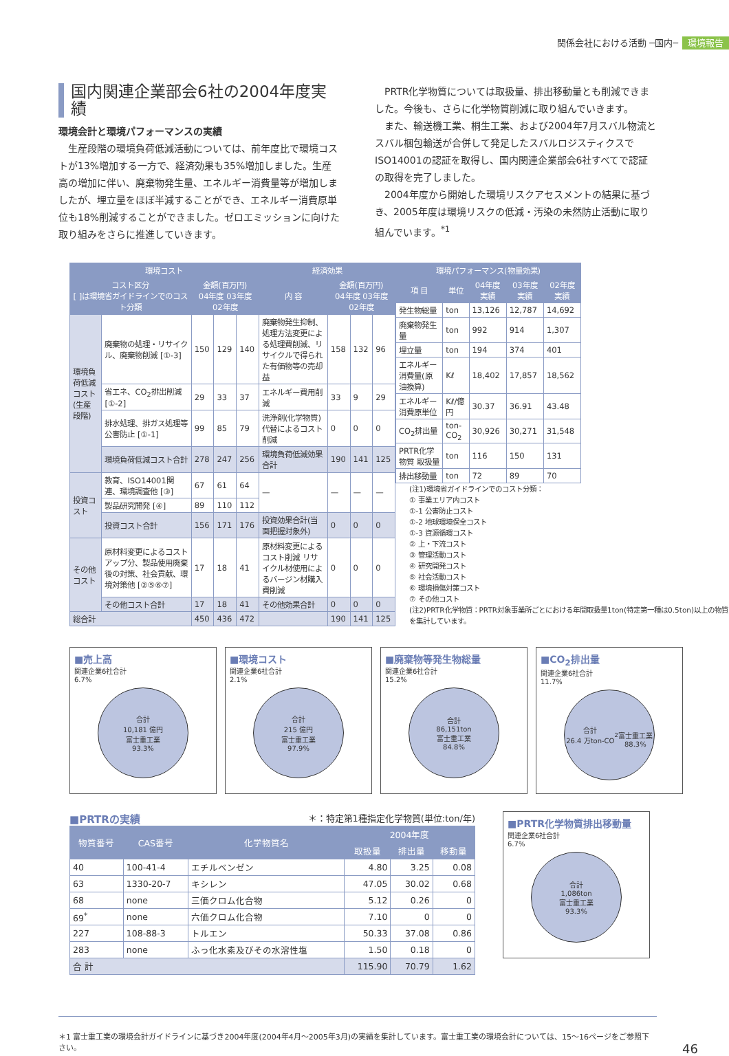関係会社における活動 ─国内─ 環境報告
国内関連企業部会6社の2004年度実績
環境会計と環境パフォーマンスの実績
　生産段階の環境負荷低減活動については、前年度比で環境コストが13%増加する一方で、経済効果も35%増加しました。生産高の増加に伴い、廃棄物発生量、エネルギー消費量等が増加しましたが、埋立量をほぼ半減することができ、エネルギー消費原単位も18%削減することができました。ゼロエミッションに向けた取り組みをさらに推進していきます。
　PRTR化学物質については取扱量、排出移動量とも削減できました。今後も、さらに化学物質削減に取り組んでいきます。
　また、輸送機工業、桐生工業、および2004年7月スバル物流とスバル梱包輸送が合併して発足したスバルロジスティクスでISO14001の認証を取得し、国内関連企業部会6社すべてで認証の取得を完了しました。
　2004年度から開始した環境リスクアセスメントの結果に基づき、2005年度は環境リスクの低減・汚染の未然防止活動に取り組んでいます。<sup>*1</sup>
| 環境コスト | | | | | 経済効果 | | | |
| --- | --- | --- | --- | --- | --- | --- | --- | --- |
| コスト区分 [ ]は環境省ガイドラインでのコスト分類 | | 金額(百万円) 04年度 03年度 02年度 | | | 内 容 | 金額(百万円) 04年度 03年度 02年度 | | |
| 環境負荷低減コスト(生産段階) | 廃棄物の処理・リサイクル、廃棄物削減 [①-3] | 150 | 129 | 140 | 廃棄物発生抑制、処理方法変更による処理費削減、リサイクルで得られた有価物等の売却益 | 158 | 132 | 96 |
| | 省エネ、CO<sub>2</sub>排出削減 [①-2] | 29 | 33 | 37 | エネルギー費用削減 | 33 | 9 | 29 |
| | 排水処理、排ガス処理等公害防止 [①-1] | 99 | 85 | 79 | 洗浄剤(化学物質)代替によるコスト削減 | 0 | 0 | 0 |
| | 環境負荷低減コスト合計 | 278 | 247 | 256 | 環境負荷低減効果合計 | 190 | 141 | 125 |
| 投資コスト | 教育、ISO14001関連、環境調査他 [③] | 67 | 61 | 64 | — | — | — | — |
| | 製品研究開発 [④] | 89 | 110 | 112 | | | | |
| | 投資コスト合計 | 156 | 171 | 176 | 投資効果合計(当面把握対象外) | 0 | 0 | 0 |
| その他コスト | 原材料変更によるコストアップ分、製品使用廃棄後の対策、社会貢献、環境対策他 [②⑤⑥⑦] | 17 | 18 | 41 | 原材料変更によるコスト削減 リサイクル材使用によるバージン材購入費削減 | 0 | 0 | 0 |
| | その他コスト合計 | 17 | 18 | 41 | その他効果合計 | 0 | 0 | 0 |
| 総合計 | | 450 | 436 | 472 | | 190 | 141 | 125 |
| 環境パフォーマンス(物量効果) | | | | |
| --- | --- | --- | --- | --- |
| 項 目 | 単位 | 04年度実績 | 03年度実績 | 02年度実績 |
| 発生物総量 | ton | 13,126 | 12,787 | 14,692 |
| 廃棄物発生量 | ton | 992 | 914 | 1,307 |
| 埋立量 | ton | 194 | 374 | 401 |
| エネルギー消費量(原油換算) | Kℓ | 18,402 | 17,857 | 18,562 |
| エネルギー消費原単位 | Kℓ/億円 | 30.37 | 36.91 | 43.48 |
| CO<sub>2</sub>排出量 | ton-CO<sub>2</sub> | 30,926 | 30,271 | 31,548 |
| PRTR化学物質 取扱量 | ton | 116 | 150 | 131 |
| 排出移動量 | ton | 72 | 89 | 70 |
(注1)環境省ガイドラインでのコスト分類：
① 事業エリア内コスト
①-1 公害防止コスト
①-2 地球環境保全コスト
①-3 資源循環コスト
② 上・下流コスト
③ 管理活動コスト
④ 研究開発コスト
⑤ 社会活動コスト
⑥ 環境損傷対策コスト
⑦ その他コスト
(注2)PRTR化学物質：PRTR対象事業所ごとにおける年間取扱量1ton(特定第一種は0.5ton)以上の物質を集計しています。
■売上高
関連企業6社合計
6.7%
合計
10,181 億円
富士重工業
93.3%
■環境コスト
関連企業6社合計
2.1%
合計
215 億円
富士重工業
97.9%
■廃棄物等発生物総量
関連企業6社合計
15.2%
合計
86,151ton
富士重工業
84.8%
■CO<sub>2</sub>排出量
関連企業6社合計
11.7%
合計
26.4 万ton-CO<sub>2</sub>
富士重工業
88.3%
■PRTRの実績 ＊：特定第1種指定化学物質(単位:ton/年)
| 物質番号 | CAS番号 | 化学物質名 | 2004年度 | | |
| --- | --- | --- | --- | --- | --- |
| | | | 取扱量 | 排出量 | 移動量 |
| 40 | 100-41-4 | エチルベンゼン | 4.80 | 3.25 | 0.08 |
| 63 | 1330-20-7 | キシレン | 47.05 | 30.02 | 0.68 |
| 68 | none | 三価クロム化合物 | 5.12 | 0.26 | 0 |
| 69<sup>*</sup> | none | 六価クロム化合物 | 7.10 | 0 | 0 |
| 227 | 108-88-3 | トルエン | 50.33 | 37.08 | 0.86 |
| 283 | none | ふっ化水素及びその水溶性塩 | 1.50 | 0.18 | 0 |
| 合 計 | | | 115.90 | 70.79 | 1.62 |
■PRTR化学物質排出移動量
関連企業6社合計
6.7%
合計
1,086ton
富士重工業
93.3%
＊1 富士重工業の環境会計ガイドラインに基づき2004年度(2004年4月〜2005年3月)の実績を集計しています。富士重工業の環境会計については、15〜16ページをご参照下さい。 46